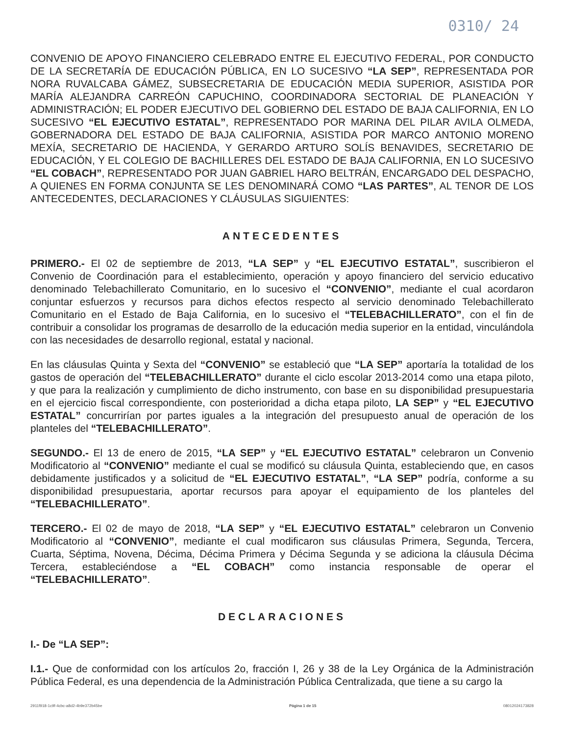0310/ 24
CONVENIO DE APOYO FINANCIERO CELEBRADO ENTRE EL EJECUTIVO FEDERAL, POR CONDUCTO DE LA SECRETARÍA DE EDUCACIÓN PÚBLICA, EN LO SUCESIVO “LA SEP”, REPRESENTADA POR NORA RUVALCABA GÁMEZ, SUBSECRETARIA DE EDUCACIÓN MEDIA SUPERIOR, ASISTIDA POR MARÍA ALEJANDRA CARREÓN CAPUCHINO, COORDINADORA SECTORIAL DE PLANEACIÓN Y ADMINISTRACIÓN; EL PODER EJECUTIVO DEL GOBIERNO DEL ESTADO DE BAJA CALIFORNIA, EN LO SUCESIVO “EL EJECUTIVO ESTATAL”, REPRESENTADO POR MARINA DEL PILAR AVILA OLMEDA, GOBERNADORA DEL ESTADO DE BAJA CALIFORNIA, ASISTIDA POR MARCO ANTONIO MORENO MEXÍA, SECRETARIO DE HACIENDA, Y GERARDO ARTURO SOLÍS BENAVIDES, SECRETARIO DE EDUCACIÓN, Y EL COLEGIO DE BACHILLERES DEL ESTADO DE BAJA CALIFORNIA, EN LO SUCESIVO “EL COBACH”, REPRESENTADO POR JUAN GABRIEL HARO BELTRÁN, ENCARGADO DEL DESPACHO, A QUIENES EN FORMA CONJUNTA SE LES DENOMINARÁ COMO “LAS PARTES”, AL TENOR DE LOS ANTECEDENTES, DECLARACIONES Y CLÁUSULAS SIGUIENTES:
ANTECEDENTES
PRIMERO.- El 02 de septiembre de 2013, “LA SEP” y “EL EJECUTIVO ESTATAL”, suscribieron el Convenio de Coordinación para el establecimiento, operación y apoyo financiero del servicio educativo denominado Telebachillerato Comunitario, en lo sucesivo el “CONVENIO”, mediante el cual acordaron conjuntar esfuerzos y recursos para dichos efectos respecto al servicio denominado Telebachillerato Comunitario en el Estado de Baja California, en lo sucesivo el “TELEBACHILLERATO”, con el fin de contribuir a consolidar los programas de desarrollo de la educación media superior en la entidad, vinculándola con las necesidades de desarrollo regional, estatal y nacional.
En las cláusulas Quinta y Sexta del “CONVENIO” se estableció que “LA SEP” aportaría la totalidad de los gastos de operación del “TELEBACHILLERATO” durante el ciclo escolar 2013-2014 como una etapa piloto, y que para la realización y cumplimiento de dicho instrumento, con base en su disponibilidad presupuestaria en el ejercicio fiscal correspondiente, con posterioridad a dicha etapa piloto, LA SEP” y “EL EJECUTIVO ESTATAL” concurrirían por partes iguales a la integración del presupuesto anual de operación de los planteles del “TELEBACHILLERATO”.
SEGUNDO.- El 13 de enero de 2015, “LA SEP” y “EL EJECUTIVO ESTATAL” celebraron un Convenio Modificatorio al “CONVENIO” mediante el cual se modificó su cláusula Quinta, estableciendo que, en casos debidamente justificados y a solicitud de “EL EJECUTIVO ESTATAL”, “LA SEP” podría, conforme a su disponibilidad presupuestaria, aportar recursos para apoyar el equipamiento de los planteles del “TELEBACHILLERATO”.
TERCERO.- El 02 de mayo de 2018, “LA SEP” y “EL EJECUTIVO ESTATAL” celebraron un Convenio Modificatorio al “CONVENIO”, mediante el cual modificaron sus cláusulas Primera, Segunda, Tercera, Cuarta, Séptima, Novena, Décima, Décima Primera y Décima Segunda y se adiciona la cláusula Décima Tercera, estableciéndose a “EL COBACH” como instancia responsable de operar el “TELEBACHILLERATO”.
DECLARACIONES
I.- De “LA SEP”:
I.1.- Que de conformidad con los artículos 2o, fracción I, 26 y 38 de la Ley Orgánica de la Administración Pública Federal, es una dependencia de la Administración Pública Centralizada, que tiene a su cargo la
2911f918-1c9f-4cbc-a8d2-4b9e372b45be Página 1 de 15 08012024173828